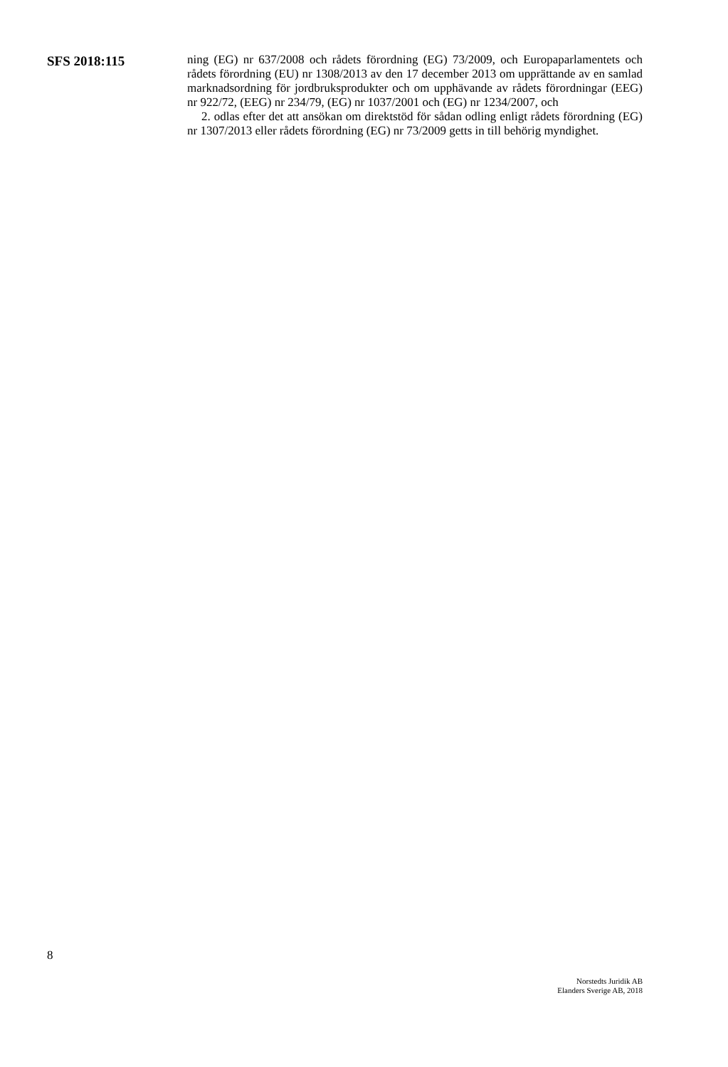SFS 2018:115
ning (EG) nr 637/2008 och rådets förordning (EG) 73/2009, och Europaparlamentets och rådets förordning (EU) nr 1308/2013 av den 17 december 2013 om upprättande av en samlad marknadsordning för jordbruksprodukter och om upphävande av rådets förordningar (EEG) nr 922/72, (EEG) nr 234/79, (EG) nr 1037/2001 och (EG) nr 1234/2007, och
2. odlas efter det att ansökan om direktstöd för sådan odling enligt rådets förordning (EG) nr 1307/2013 eller rådets förordning (EG) nr 73/2009 getts in till behörig myndighet.
8
Norstedts Juridik AB
Elanders Sverige AB, 2018